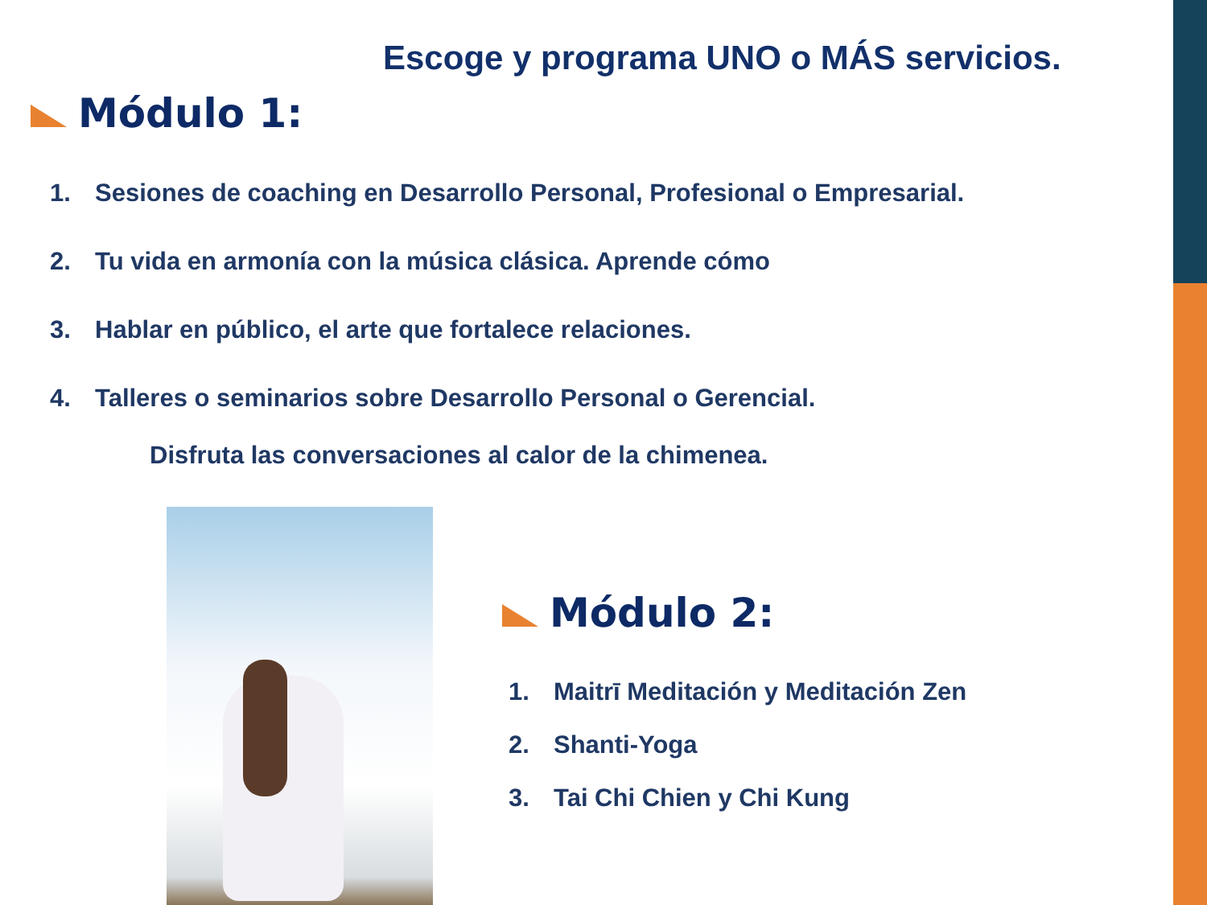Escoge y programa UNO o MÁS servicios.
Módulo 1:
1. Sesiones de coaching en Desarrollo Personal, Profesional o Empresarial.
2. Tu vida en armonía con la música clásica. Aprende cómo
3. Hablar en público, el arte que fortalece relaciones.
4. Talleres o seminarios sobre Desarrollo Personal o Gerencial.
Disfruta las conversaciones al calor de la chimenea.
Módulo 2:
1. Maitrī Meditación y Meditación Zen
2. Shanti-Yoga
3. Tai Chi Chien y Chi Kung